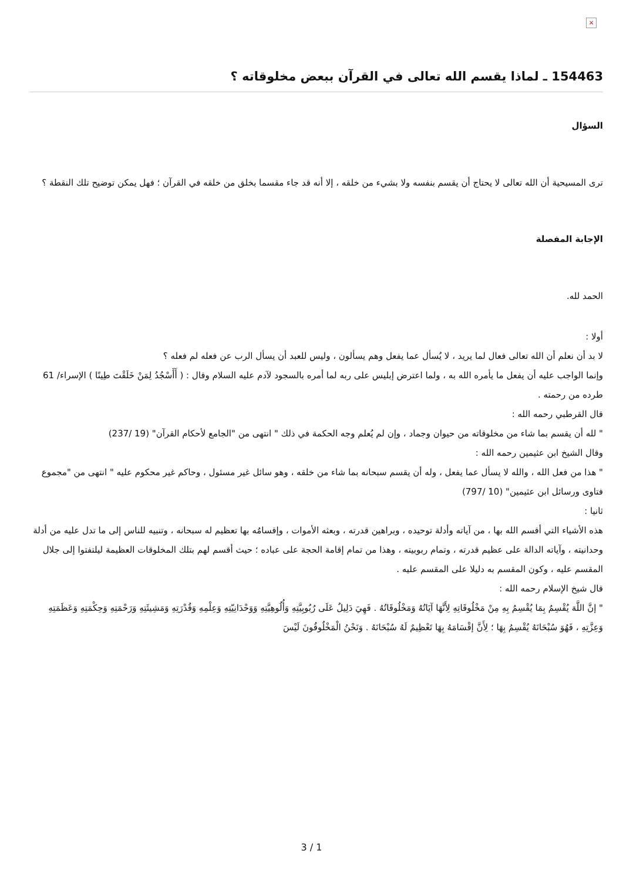×
154463 ـ لماذا يقسم الله تعالى في القرآن ببعض مخلوقاته ؟
السؤال
ترى المسيحية أن الله تعالى لا يحتاج أن يقسم بنفسه ولا بشيء من خلقه ، إلا أنه قد جاء مقسما بخلق من خلقه في القرآن ؛ فهل يمكن توضيح تلك النقطة ؟
الإجابة المفصلة
الحمد لله.
أولا :
لا بد أن نعلم أن الله تعالى فعال لما يريد ، لا يُسأل عما يفعل وهم يسألون ، وليس للعبد أن يسأل الرب عن فعله لم فعله ؟
وإنما الواجب عليه أن يفعل ما يأمره الله به ، ولما اعترض إبليس على ربه لما أمره بالسجود لآدم عليه السلام وقال : ( أَأَسْجُدُ لِمَنْ خَلَقْتَ طِينًا ) الإسراء/ 61 طرده من رحمته .
قال القرطبي رحمه الله :
" لله أن يقسم بما شاء من مخلوقاته من حيوان وجماد ، وإن لم يُعلم وجه الحكمة في ذلك " انتهى من "الجامع لأحكام القرآن" (19 /237)
وقال الشيخ ابن عثيمين رحمه الله :
" هذا من فعل الله ، والله لا يسأل عما يفعل ، وله أن يقسم سبحانه بما شاء من خلقه ، وهو سائل غير مسئول ، وحاكم غير محكوم عليه " انتهى من "مجموع فتاوى ورسائل ابن عثيمين" (10 /797)
ثانيا :
هذه الأشياء التي أقسم الله بها ، من آياته وأدلة توحيده ، وبراهين قدرته ، وبعثه الأموات ، وإقسامُه بها تعظيم له سبحانه ، وتنبيه للناس إلى ما تدل عليه من أدلة وحدانيته ، وآياته الدالة على عظيم قدرته ، وتمام ربوبيته ، وهذا من تمام إقامة الحجة على عباده ؛ حيث أقسم لهم بتلك المخلوقات العظيمة ليلتفتوا إلى جلال المقسم عليه ، وكون المقسم به دليلا على المقسم عليه .
قال شيخ الإسلام رحمه الله :
" إنَّ اللَّهَ يُقْسِمُ بِمَا يُقْسِمُ بِهِ مِنْ مَخْلُوقَاتِهِ لِأَنَّهَا آيَاتُهُ وَمَخْلُوقَاتُهُ . فَهِيَ دَلِيلٌ عَلَى رُبُوبِيَّتِهِ وَأُلُوهِيَّتِهِ وَوَحْدَانِيّتِهِ وَعِلْمِهِ وَقُدْرَتِهِ وَمَشِيئَتِهِ وَرَحْمَتِهِ وَحِكْمَتِهِ وَعَظَمَتِهِ وَعِزَّتِهِ ، فَهُوَ سُبْحَانَهُ يُقْسِمُ بِهَا ؛ لِأَنَّ إقْسَامَهُ بِهَا تَعْظِيمٌ لَهُ سُبْحَانَهُ . وَنَحْنُ الْمَخْلُوقُونَ لَيْسَ
3 / 1